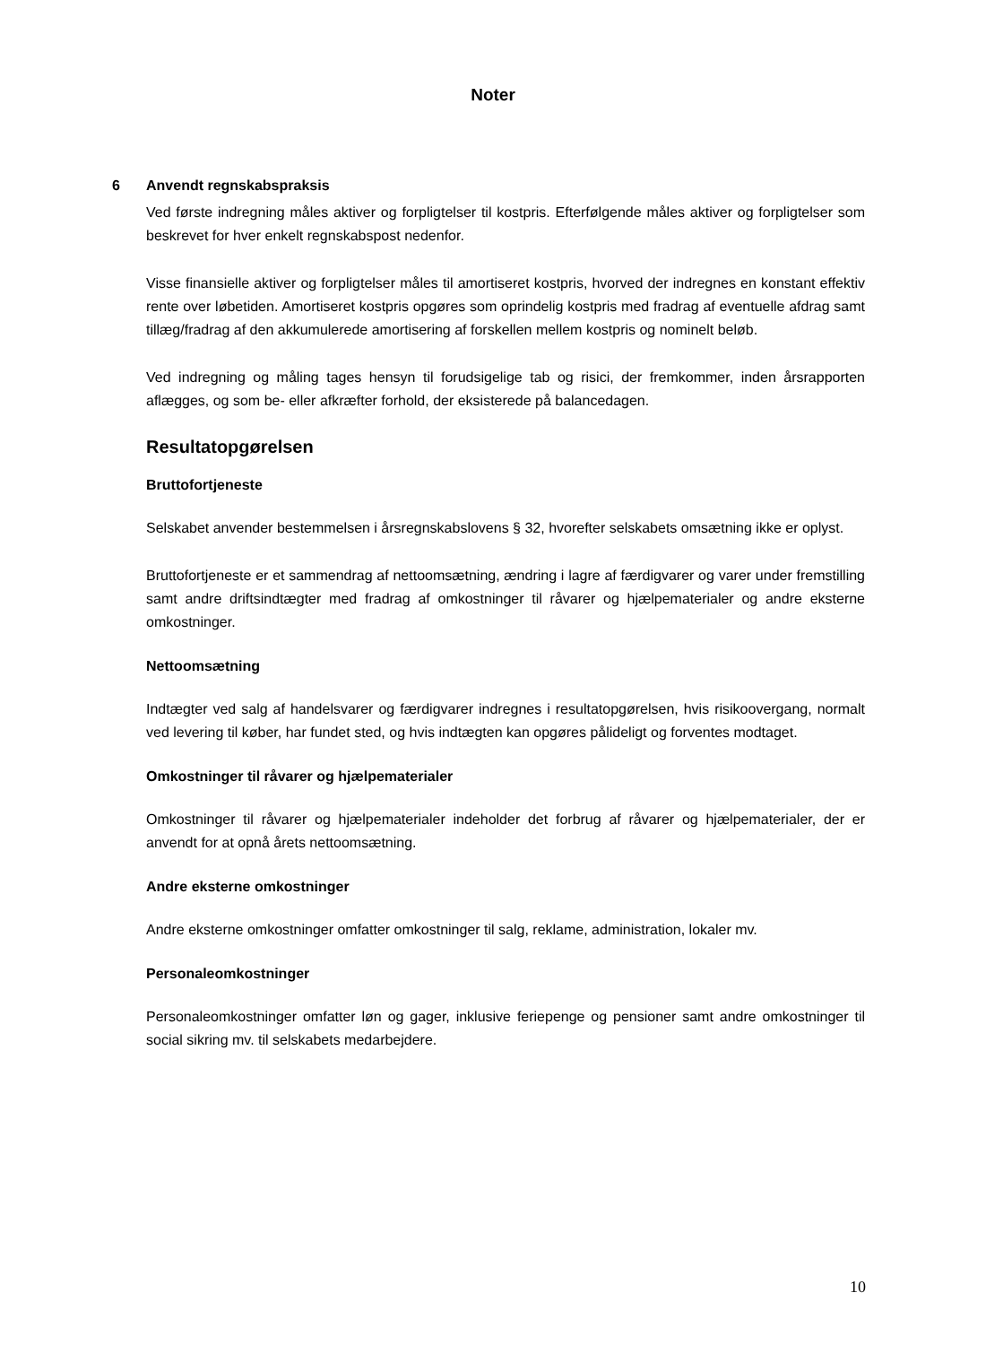Noter
6 Anvendt regnskabspraksis
Ved første indregning måles aktiver og forpligtelser til kostpris. Efterfølgende måles aktiver og forpligtelser som beskrevet for hver enkelt regnskabspost nedenfor.
Visse finansielle aktiver og forpligtelser måles til amortiseret kostpris, hvorved der indregnes en konstant effektiv rente over løbetiden. Amortiseret kostpris opgøres som oprindelig kostpris med fradrag af eventuelle afdrag samt tillæg/fradrag af den akkumulerede amortisering af forskellen mellem kostpris og nominelt beløb.
Ved indregning og måling tages hensyn til forudsigelige tab og risici, der fremkommer, inden årsrapporten aflægges, og som be- eller afkræfter forhold, der eksisterede på balancedagen.
Resultatopgørelsen
Bruttofortjeneste
Selskabet anvender bestemmelsen i årsregnskabslovens § 32, hvorefter selskabets omsætning ikke er oplyst.
Bruttofortjeneste er et sammendrag af nettoomsætning, ændring i lagre af færdigvarer og varer under fremstilling samt andre driftsindtægter med fradrag af omkostninger til råvarer og hjælpematerialer og andre eksterne omkostninger.
Nettoomsætning
Indtægter ved salg af handelsvarer og færdigvarer indregnes i resultatopgørelsen, hvis risikoovergang, normalt ved levering til køber, har fundet sted, og hvis indtægten kan opgøres pålideligt og forventes modtaget.
Omkostninger til råvarer og hjælpematerialer
Omkostninger til råvarer og hjælpematerialer indeholder det forbrug af råvarer og hjælpematerialer, der er anvendt for at opnå årets nettoomsætning.
Andre eksterne omkostninger
Andre eksterne omkostninger omfatter omkostninger til salg, reklame, administration, lokaler mv.
Personaleomkostninger
Personaleomkostninger omfatter løn og gager, inklusive feriepenge og pensioner samt andre omkostninger til social sikring mv. til selskabets medarbejdere.
10